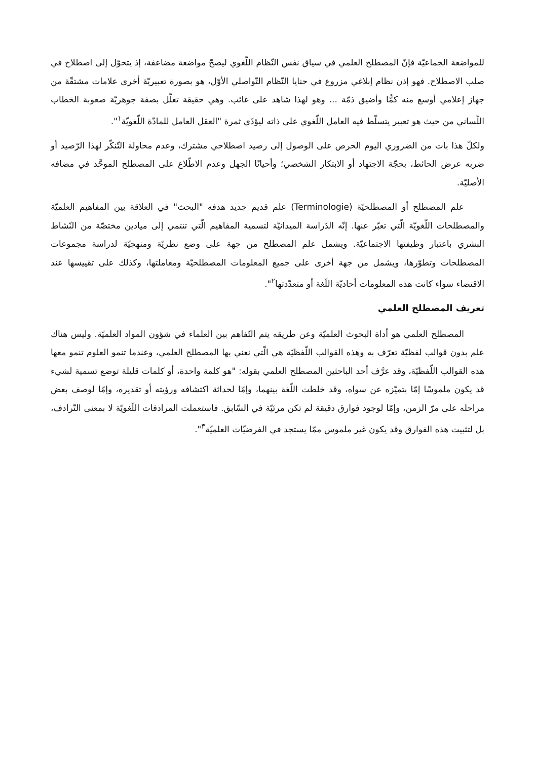للمواضعة الجماعيّة فإنّ المصطلح العلمي في سياق نفس النّظام اللّغوي ليصحّ مواضعة مضاعفة، إذ يتحوّل إلى اصطلاح في صلب الاصطلاح. فهو إذن نظام إبلاغي مزروع في حنايا النّظام التّواصلي الأوّل، هو بصورة تعبيريّة أخرى علامات مشتقّة من جهاز إعلامي أوسع منه كمًّا وأضيق ذمّة ... وهو لهذا شاهد على غائب. وهي حقيقة تعلّل بصفة جوهريّة صعوبة الخطاب اللّساني من حيث هو تعبير يتسلّط فيه العامل اللّغوي على ذاته ليؤدّي ثمرة "العقل العامل للمادّة اللّغويّة<sup>١</sup>".
ولكلّ هذا بات من الضروري اليوم الحرص على الوصول إلى رصيد اصطلاحي مشترك، وعدم محاولة التّنكّر لهذا الرّصيد أو ضربه عرض الحائط، بحجّة الاجتهاد أو الابتكار الشخصي؛ وأحيانًا الجهل وعدم الاطّلاع على المصطلح الموحَّد في مضافه الأصليّة.
علم المصطلح أو المصطلحيّة (Terminologie) علم قديم جديد هدفه "البحث" في العلاقة بين المفاهيم العلميّة والمصطلحات اللّغويّة الّتي تعبّر عنها. إنّه الدّراسة الميدانيّة لتسمية المفاهيم الّتي تنتمي إلى ميادين مختصّة من النّشاط البشري باعتبار وظيفتها الاجتماعيّة. ويشمل علم المصطلح من جهة على وضع نظريّة ومنهجيّة لدراسة مجموعات المصطلحات وتطوّرها، ويشمل من جهة أخرى على جميع المعلومات المصطلحيّة ومعاملتها، وكذلك على تقييسها عند الاقتضاء سواء كانت هذه المعلومات أحاديّة اللّغة أو متعدّدتها<sup>٢</sup>".
تعريف المصطلح العلمي
المصطلح العلمي هو أداة البحوث العلميّة وعن طريقه يتم التّفاهم بين العلماء في شؤون المواد العلميّة. وليس هناك علم بدون قوالب لفظيّة تعرّف به وهذه القوالب اللّفظيّة هي الّتي نعني بها المصطلح العلمي، وعندما تنمو العلوم تنمو معها هذه القوالب اللّفظيّة، وقد عرَّف أحد الباحثين المصطلح العلمي بقوله: "هو كلمة واحدة، أو كلمات قليلة توضع تسمية لشيء قد يكون ملموسًا إمّا بتميّزه عن سواه، وقد خلطت اللّغة بينهما، وإمّا لحداثة اكتشافه ورؤيته أو تقديره، وإمّا لوصف بعض مراحله على مرّ الزمن، وإمّا لوجود فوارق دقيقة لم تكن مرئيّة في السّابق. فاستعملت المرادفات اللّغويّة لا بمعنى التّرادف، بل لتثبيت هذه الفوارق وقد يكون غير ملموس ممّا يستجد في الفرضيّات العلميّة<sup>٣</sup>".